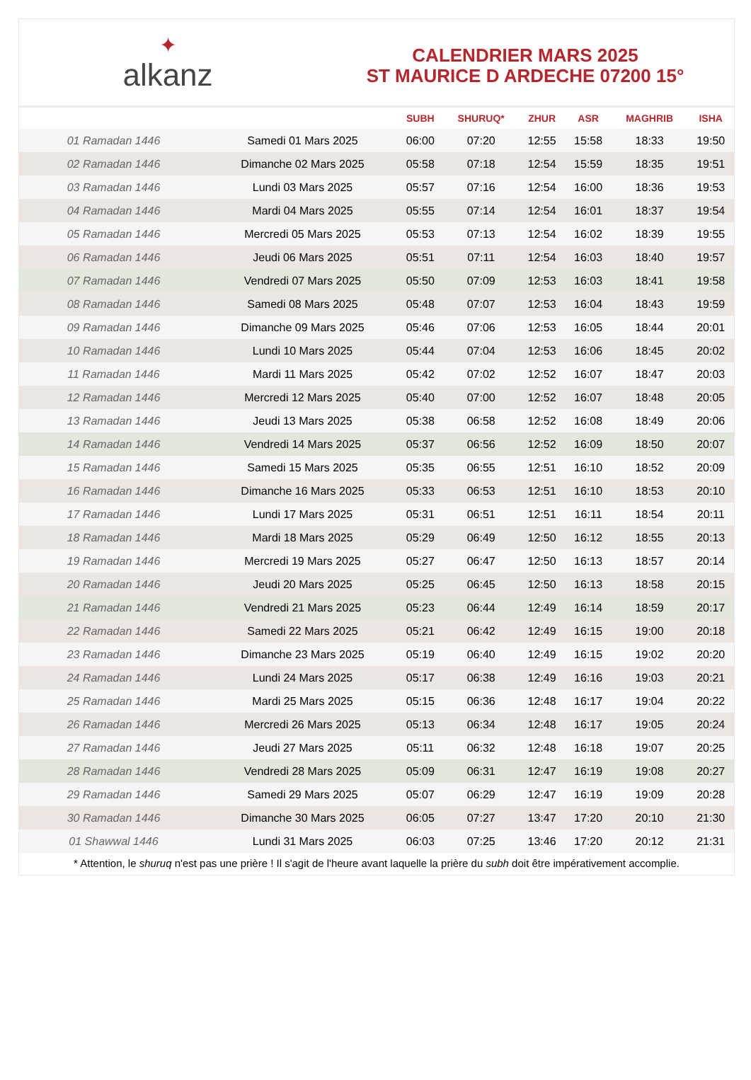✦
alkanz
CALENDRIER MARS 2025
ST MAURICE D ARDECHE 07200 15°
| | | SUBH | SHURUQ* | ZHUR | ASR | MAGHRIB | ISHA |
| --- | --- | --- | --- | --- | --- | --- | --- |
| 01 Ramadan 1446 | Samedi 01 Mars 2025 | 06:00 | 07:20 | 12:55 | 15:58 | 18:33 | 19:50 |
| 02 Ramadan 1446 | Dimanche 02 Mars 2025 | 05:58 | 07:18 | 12:54 | 15:59 | 18:35 | 19:51 |
| 03 Ramadan 1446 | Lundi 03 Mars 2025 | 05:57 | 07:16 | 12:54 | 16:00 | 18:36 | 19:53 |
| 04 Ramadan 1446 | Mardi 04 Mars 2025 | 05:55 | 07:14 | 12:54 | 16:01 | 18:37 | 19:54 |
| 05 Ramadan 1446 | Mercredi 05 Mars 2025 | 05:53 | 07:13 | 12:54 | 16:02 | 18:39 | 19:55 |
| 06 Ramadan 1446 | Jeudi 06 Mars 2025 | 05:51 | 07:11 | 12:54 | 16:03 | 18:40 | 19:57 |
| 07 Ramadan 1446 | Vendredi 07 Mars 2025 | 05:50 | 07:09 | 12:53 | 16:03 | 18:41 | 19:58 |
| 08 Ramadan 1446 | Samedi 08 Mars 2025 | 05:48 | 07:07 | 12:53 | 16:04 | 18:43 | 19:59 |
| 09 Ramadan 1446 | Dimanche 09 Mars 2025 | 05:46 | 07:06 | 12:53 | 16:05 | 18:44 | 20:01 |
| 10 Ramadan 1446 | Lundi 10 Mars 2025 | 05:44 | 07:04 | 12:53 | 16:06 | 18:45 | 20:02 |
| 11 Ramadan 1446 | Mardi 11 Mars 2025 | 05:42 | 07:02 | 12:52 | 16:07 | 18:47 | 20:03 |
| 12 Ramadan 1446 | Mercredi 12 Mars 2025 | 05:40 | 07:00 | 12:52 | 16:07 | 18:48 | 20:05 |
| 13 Ramadan 1446 | Jeudi 13 Mars 2025 | 05:38 | 06:58 | 12:52 | 16:08 | 18:49 | 20:06 |
| 14 Ramadan 1446 | Vendredi 14 Mars 2025 | 05:37 | 06:56 | 12:52 | 16:09 | 18:50 | 20:07 |
| 15 Ramadan 1446 | Samedi 15 Mars 2025 | 05:35 | 06:55 | 12:51 | 16:10 | 18:52 | 20:09 |
| 16 Ramadan 1446 | Dimanche 16 Mars 2025 | 05:33 | 06:53 | 12:51 | 16:10 | 18:53 | 20:10 |
| 17 Ramadan 1446 | Lundi 17 Mars 2025 | 05:31 | 06:51 | 12:51 | 16:11 | 18:54 | 20:11 |
| 18 Ramadan 1446 | Mardi 18 Mars 2025 | 05:29 | 06:49 | 12:50 | 16:12 | 18:55 | 20:13 |
| 19 Ramadan 1446 | Mercredi 19 Mars 2025 | 05:27 | 06:47 | 12:50 | 16:13 | 18:57 | 20:14 |
| 20 Ramadan 1446 | Jeudi 20 Mars 2025 | 05:25 | 06:45 | 12:50 | 16:13 | 18:58 | 20:15 |
| 21 Ramadan 1446 | Vendredi 21 Mars 2025 | 05:23 | 06:44 | 12:49 | 16:14 | 18:59 | 20:17 |
| 22 Ramadan 1446 | Samedi 22 Mars 2025 | 05:21 | 06:42 | 12:49 | 16:15 | 19:00 | 20:18 |
| 23 Ramadan 1446 | Dimanche 23 Mars 2025 | 05:19 | 06:40 | 12:49 | 16:15 | 19:02 | 20:20 |
| 24 Ramadan 1446 | Lundi 24 Mars 2025 | 05:17 | 06:38 | 12:49 | 16:16 | 19:03 | 20:21 |
| 25 Ramadan 1446 | Mardi 25 Mars 2025 | 05:15 | 06:36 | 12:48 | 16:17 | 19:04 | 20:22 |
| 26 Ramadan 1446 | Mercredi 26 Mars 2025 | 05:13 | 06:34 | 12:48 | 16:17 | 19:05 | 20:24 |
| 27 Ramadan 1446 | Jeudi 27 Mars 2025 | 05:11 | 06:32 | 12:48 | 16:18 | 19:07 | 20:25 |
| 28 Ramadan 1446 | Vendredi 28 Mars 2025 | 05:09 | 06:31 | 12:47 | 16:19 | 19:08 | 20:27 |
| 29 Ramadan 1446 | Samedi 29 Mars 2025 | 05:07 | 06:29 | 12:47 | 16:19 | 19:09 | 20:28 |
| 30 Ramadan 1446 | Dimanche 30 Mars 2025 | 06:05 | 07:27 | 13:47 | 17:20 | 20:10 | 21:30 |
| 01 Shawwal 1446 | Lundi 31 Mars 2025 | 06:03 | 07:25 | 13:46 | 17:20 | 20:12 | 21:31 |
* Attention, le shuruq n'est pas une prière ! Il s'agit de l'heure avant laquelle la prière du subh doit être impérativement accomplie.